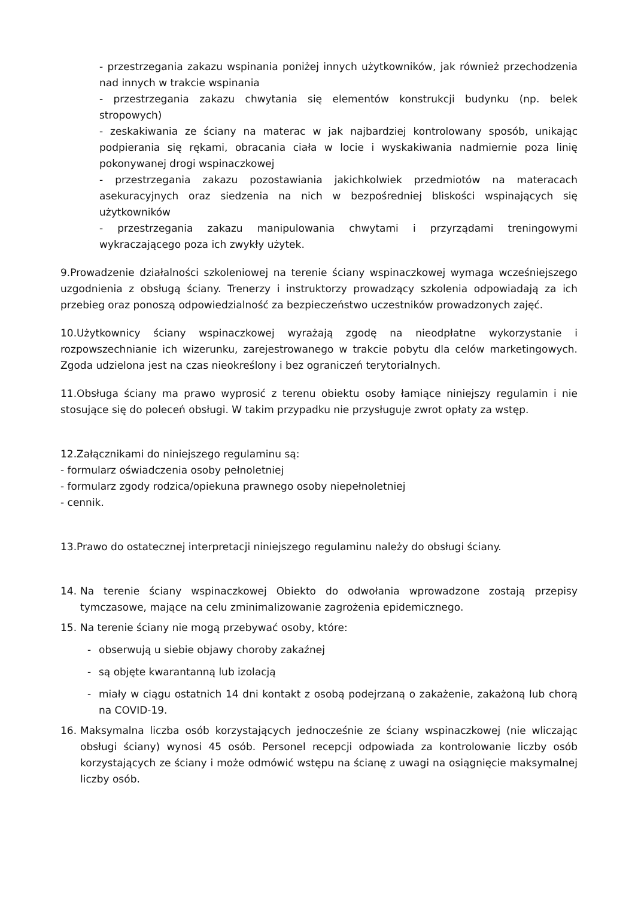- przestrzegania zakazu wspinania poniżej innych użytkowników, jak również przechodzenia nad innych w trakcie wspinania
- przestrzegania zakazu chwytania się elementów konstrukcji budynku (np. belek stropowych)
- zeskakiwania ze ściany na materac w jak najbardziej kontrolowany sposób, unikając podpierania się rękami, obracania ciała w locie i wyskakiwania nadmiernie poza linię pokonywanej drogi wspinaczkowej
- przestrzegania zakazu pozostawiania jakichkolwiek przedmiotów na materacach asekuracyjnych oraz siedzenia na nich w bezpośredniej bliskości wspinających się użytkowników
- przestrzegania zakazu manipulowania chwytami i przyrządami treningowymi wykraczającego poza ich zwykły użytek.
9.Prowadzenie działalności szkoleniowej na terenie ściany wspinaczkowej wymaga wcześniejszego uzgodnienia z obsługą ściany. Trenerzy i instruktorzy prowadzący szkolenia odpowiadają za ich przebieg oraz ponoszą odpowiedzialność za bezpieczeństwo uczestników prowadzonych zajęć.
10.Użytkownicy ściany wspinaczkowej wyrażają zgodę na nieodpłatne wykorzystanie i rozpowszechnianie ich wizerunku, zarejestrowanego w trakcie pobytu dla celów marketingowych. Zgoda udzielona jest na czas nieokreślony i bez ograniczeń terytorialnych.
11.Obsługa ściany ma prawo wyprosić z terenu obiektu osoby łamiące niniejszy regulamin i nie stosujące się do poleceń obsługi. W takim przypadku nie przysługuje zwrot opłaty za wstęp.
12.Załącznikami do niniejszego regulaminu są:
- formularz oświadczenia osoby pełnoletniej
- formularz zgody rodzica/opiekuna prawnego osoby niepełnoletniej
- cennik.
13.Prawo do ostatecznej interpretacji niniejszego regulaminu należy do obsługi ściany.
14. Na terenie ściany wspinaczkowej Obiekto do odwołania wprowadzone zostają przepisy tymczasowe, mające na celu zminimalizowanie zagrożenia epidemicznego.
15. Na terenie ściany nie mogą przebywać osoby, które:
- obserwują u siebie objawy choroby zakaźnej
- są objęte kwarantanną lub izolacją
- miały w ciągu ostatnich 14 dni kontakt z osobą podejrzaną o zakażenie, zakażoną lub chorą na COVID-19.
16. Maksymalna liczba osób korzystających jednocześnie ze ściany wspinaczkowej (nie wliczając obsługi ściany) wynosi 45 osób. Personel recepcji odpowiada za kontrolowanie liczby osób korzystających ze ściany i może odmówić wstępu na ścianę z uwagi na osiągnięcie maksymalnej liczby osób.